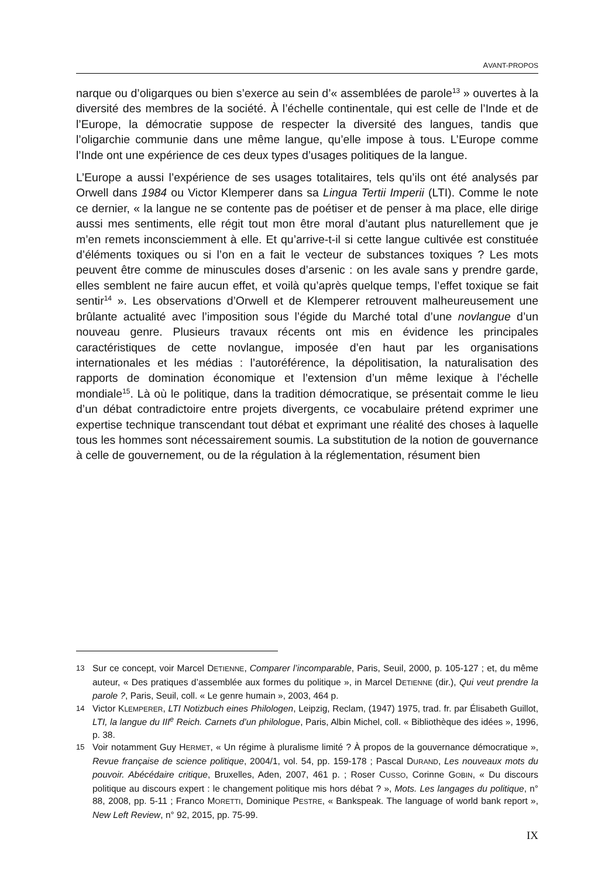AVANT-PROPOS
narque ou d’oligarques ou bien s’exerce au sein d’« assemblées de parole<sup>13</sup> » ouvertes à la diversité des membres de la société. À l’échelle continentale, qui est celle de l’Inde et de l’Europe, la démocratie suppose de respecter la diversité des langues, tandis que l’oligarchie communie dans une même langue, qu’elle impose à tous. L’Europe comme l’Inde ont une expérience de ces deux types d’usages politiques de la langue.
L’Europe a aussi l’expérience de ses usages totalitaires, tels qu’ils ont été analysés par Orwell dans 1984 ou Victor Klemperer dans sa Lingua Tertii Imperii (LTI). Comme le note ce dernier, « la langue ne se contente pas de poétiser et de penser à ma place, elle dirige aussi mes sentiments, elle régit tout mon être moral d’autant plus naturellement que je m’en remets inconsciemment à elle. Et qu’arrive-t-il si cette langue cultivée est constituée d’éléments toxiques ou si l’on en a fait le vecteur de substances toxiques ? Les mots peuvent être comme de minuscules doses d’arsenic : on les avale sans y prendre garde, elles semblent ne faire aucun effet, et voilà qu’après quelque temps, l’effet toxique se fait sentir<sup>14</sup> ». Les observations d’Orwell et de Klemperer retrouvent malheureusement une brûlante actualité avec l’imposition sous l’égide du Marché total d’une novlangue d’un nouveau genre. Plusieurs travaux récents ont mis en évidence les principales caractéristiques de cette novlangue, imposée d’en haut par les organisations internationales et les médias : l’autoréférence, la dépolitisation, la naturalisation des rapports de domination économique et l’extension d’un même lexique à l’échelle mondiale<sup>15</sup>. Là où le politique, dans la tradition démocratique, se présentait comme le lieu d’un débat contradictoire entre projets divergents, ce vocabulaire prétend exprimer une expertise technique transcendant tout débat et exprimant une réalité des choses à laquelle tous les hommes sont nécessairement soumis. La substitution de la notion de gouvernance à celle de gouvernement, ou de la régulation à la réglementation, résument bien
13 Sur ce concept, voir Marcel DETIENNE, Comparer l’incomparable, Paris, Seuil, 2000, p. 105-127 ; et, du même auteur, « Des pratiques d’assemblée aux formes du politique », in Marcel DETIENNE (dir.), Qui veut prendre la parole ?, Paris, Seuil, coll. « Le genre humain », 2003, 464 p.
14 Victor KLEMPERER, LTI Notizbuch eines Philologen, Leipzig, Reclam, (1947) 1975, trad. fr. par Élisabeth Guillot, LTI, la langue du III<sup>e</sup> Reich. Carnets d’un philologue, Paris, Albin Michel, coll. « Bibliothèque des idées », 1996, p. 38.
15 Voir notamment Guy HERMET, « Un régime à pluralisme limité ? À propos de la gouvernance démocratique », Revue française de science politique, 2004/1, vol. 54, pp. 159-178 ; Pascal DURAND, Les nouveaux mots du pouvoir. Abécédaire critique, Bruxelles, Aden, 2007, 461 p. ; Roser CUSSO, Corinne GOBIN, « Du discours politique au discours expert : le changement politique mis hors débat ? », Mots. Les langages du politique, n° 88, 2008, pp. 5-11 ; Franco MORETTI, Dominique PESTRE, « Bankspeak. The language of world bank report », New Left Review, n° 92, 2015, pp. 75-99.
IX